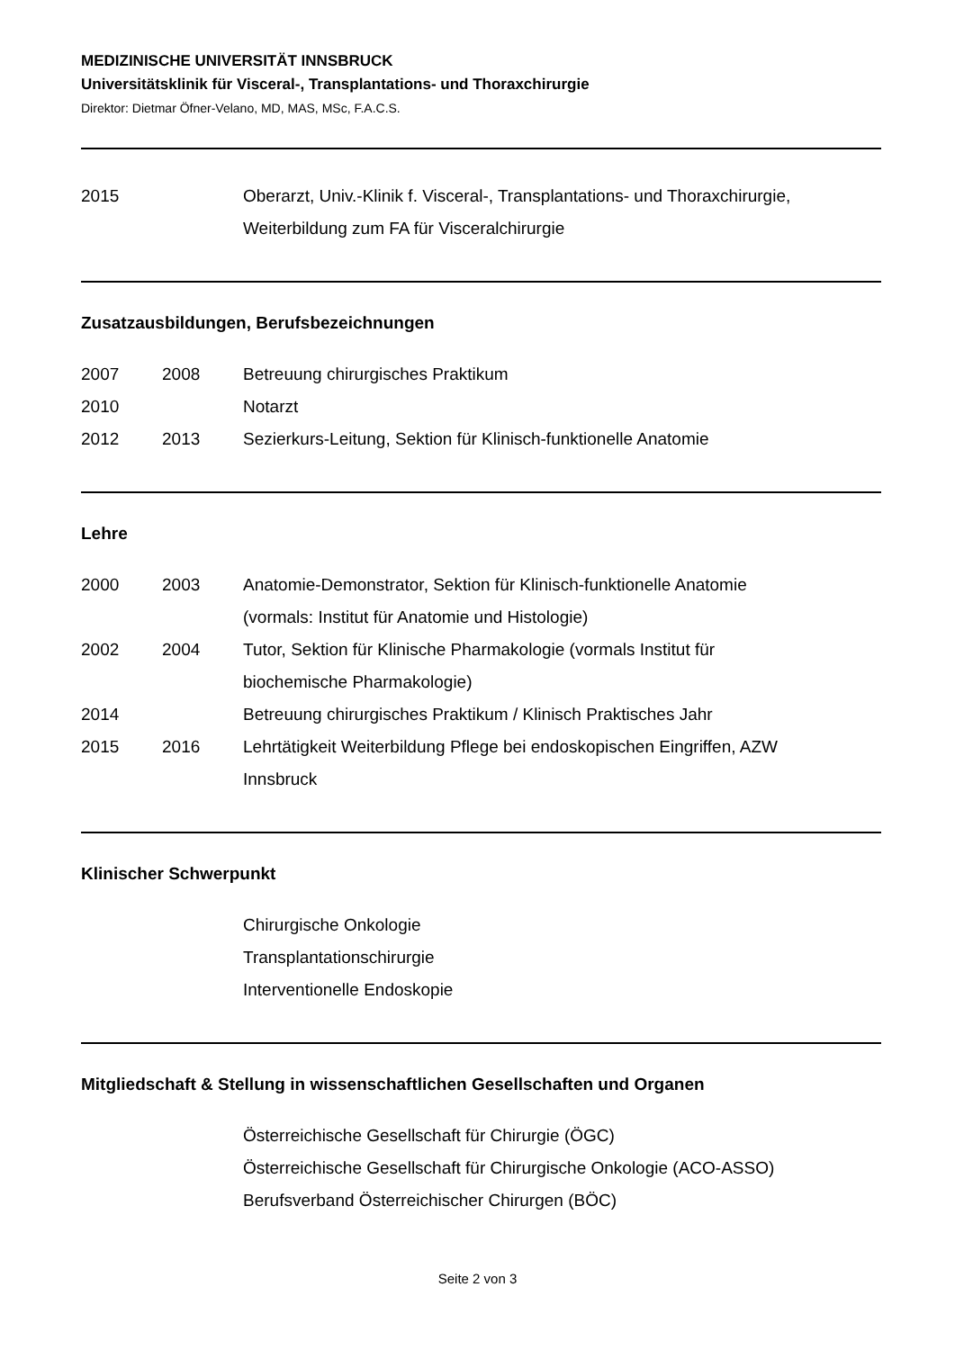MEDIZINISCHE UNIVERSITÄT INNSBRUCK
Universitätsklinik für Visceral-, Transplantations- und Thoraxchirurgie
Direktor: Dietmar Öfner-Velano, MD, MAS, MSc, F.A.C.S.
| 2015 | | Oberarzt, Univ.-Klinik f. Visceral-, Transplantations- und Thoraxchirurgie, Weiterbildung zum FA für Visceralchirurgie |
Zusatzausbildungen, Berufsbezeichnungen
| 2007 | 2008 | Betreuung chirurgisches Praktikum |
| 2010 | | Notarzt |
| 2012 | 2013 | Sezierkurs-Leitung, Sektion für Klinisch-funktionelle Anatomie |
Lehre
| 2000 | 2003 | Anatomie-Demonstrator, Sektion für Klinisch-funktionelle Anatomie (vormals: Institut für Anatomie und Histologie) |
| 2002 | 2004 | Tutor, Sektion für Klinische Pharmakologie (vormals Institut für biochemische Pharmakologie) |
| 2014 | | Betreuung chirurgisches Praktikum / Klinisch Praktisches Jahr |
| 2015 | 2016 | Lehrtätigkeit Weiterbildung Pflege bei endoskopischen Eingriffen, AZW Innsbruck |
Klinischer Schwerpunkt
| | | Chirurgische Onkologie |
| | | Transplantationschirurgie |
| | | Interventionelle Endoskopie |
Mitgliedschaft & Stellung in wissenschaftlichen Gesellschaften und Organen
| | | Österreichische Gesellschaft für Chirurgie (ÖGC) |
| | | Österreichische Gesellschaft für Chirurgische Onkologie (ACO-ASSO) |
| | | Berufsverband Österreichischer Chirurgen (BÖC) |
Seite 2 von 3